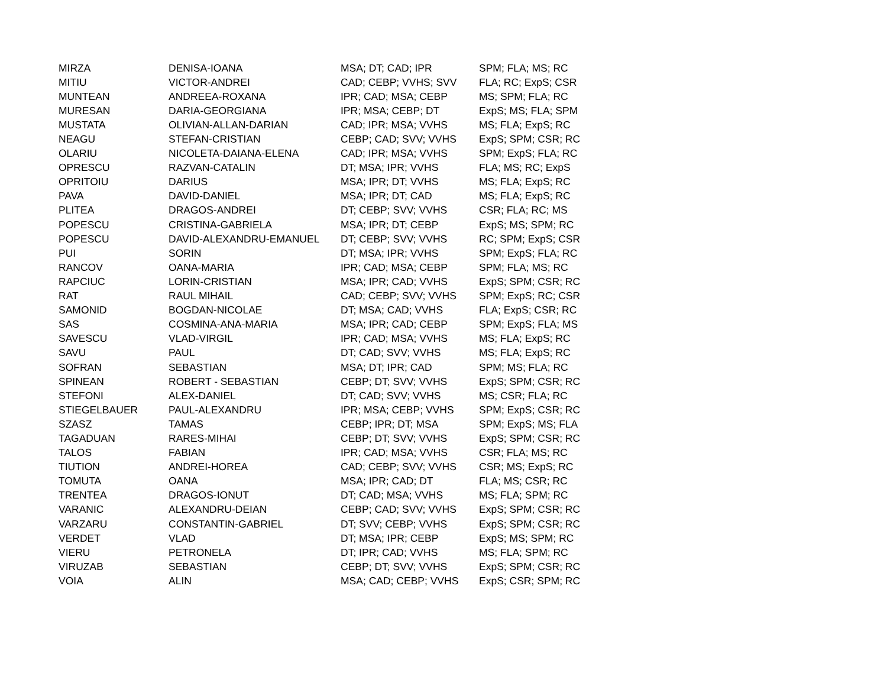| MIRZA | DENISA-IOANA | MSA; DT; CAD; IPR | SPM; FLA; MS; RC |
| MITIU | VICTOR-ANDREI | CAD; CEBP; VVHS; SVV | FLA; RC; ExpS; CSR |
| MUNTEAN | ANDREEA-ROXANA | IPR; CAD; MSA; CEBP | MS; SPM; FLA; RC |
| MURESAN | DARIA-GEORGIANA | IPR; MSA; CEBP; DT | ExpS; MS; FLA; SPM |
| MUSTATA | OLIVIAN-ALLAN-DARIAN | CAD; IPR; MSA; VVHS | MS; FLA; ExpS; RC |
| NEAGU | STEFAN-CRISTIAN | CEBP; CAD; SVV; VVHS | ExpS; SPM; CSR; RC |
| OLARIU | NICOLETA-DAIANA-ELENA | CAD; IPR; MSA; VVHS | SPM; ExpS; FLA; RC |
| OPRESCU | RAZVAN-CATALIN | DT; MSA; IPR; VVHS | FLA; MS; RC; ExpS |
| OPRITOIU | DARIUS | MSA; IPR; DT; VVHS | MS; FLA; ExpS; RC |
| PAVA | DAVID-DANIEL | MSA; IPR; DT; CAD | MS; FLA; ExpS; RC |
| PLITEA | DRAGOS-ANDREI | DT; CEBP; SVV; VVHS | CSR; FLA; RC; MS |
| POPESCU | CRISTINA-GABRIELA | MSA; IPR; DT; CEBP | ExpS; MS; SPM; RC |
| POPESCU | DAVID-ALEXANDRU-EMANUEL | DT; CEBP; SVV; VVHS | RC; SPM; ExpS; CSR |
| PUI | SORIN | DT; MSA; IPR; VVHS | SPM; ExpS; FLA; RC |
| RANCOV | OANA-MARIA | IPR; CAD; MSA; CEBP | SPM; FLA; MS; RC |
| RAPCIUC | LORIN-CRISTIAN | MSA; IPR; CAD; VVHS | ExpS; SPM; CSR; RC |
| RAT | RAUL MIHAIL | CAD; CEBP; SVV; VVHS | SPM; ExpS; RC; CSR |
| SAMONID | BOGDAN-NICOLAE | DT; MSA; CAD; VVHS | FLA; ExpS; CSR; RC |
| SAS | COSMINA-ANA-MARIA | MSA; IPR; CAD; CEBP | SPM; ExpS; FLA; MS |
| SAVESCU | VLAD-VIRGIL | IPR; CAD; MSA; VVHS | MS; FLA; ExpS; RC |
| SAVU | PAUL | DT; CAD; SVV; VVHS | MS; FLA; ExpS; RC |
| SOFRAN | SEBASTIAN | MSA; DT; IPR; CAD | SPM; MS; FLA; RC |
| SPINEAN | ROBERT - SEBASTIAN | CEBP; DT; SVV; VVHS | ExpS; SPM; CSR; RC |
| STEFONI | ALEX-DANIEL | DT; CAD; SVV; VVHS | MS; CSR; FLA; RC |
| STIEGELBAUER | PAUL-ALEXANDRU | IPR; MSA; CEBP; VVHS | SPM; ExpS; CSR; RC |
| SZASZ | TAMAS | CEBP; IPR; DT; MSA | SPM; ExpS; MS; FLA |
| TAGADUAN | RARES-MIHAI | CEBP; DT; SVV; VVHS | ExpS; SPM; CSR; RC |
| TALOS | FABIAN | IPR; CAD; MSA; VVHS | CSR; FLA; MS; RC |
| TIUTION | ANDREI-HOREA | CAD; CEBP; SVV; VVHS | CSR; MS; ExpS; RC |
| TOMUTA | OANA | MSA; IPR; CAD; DT | FLA; MS; CSR; RC |
| TRENTEA | DRAGOS-IONUT | DT; CAD; MSA; VVHS | MS; FLA; SPM; RC |
| VARANIC | ALEXANDRU-DEIAN | CEBP; CAD; SVV; VVHS | ExpS; SPM; CSR; RC |
| VARZARU | CONSTANTIN-GABRIEL | DT; SVV; CEBP; VVHS | ExpS; SPM; CSR; RC |
| VERDET | VLAD | DT; MSA; IPR; CEBP | ExpS; MS; SPM; RC |
| VIERU | PETRONELA | DT; IPR; CAD; VVHS | MS; FLA; SPM; RC |
| VIRUZAB | SEBASTIAN | CEBP; DT; SVV; VVHS | ExpS; SPM; CSR; RC |
| VOIA | ALIN | MSA; CAD; CEBP; VVHS | ExpS; CSR; SPM; RC |